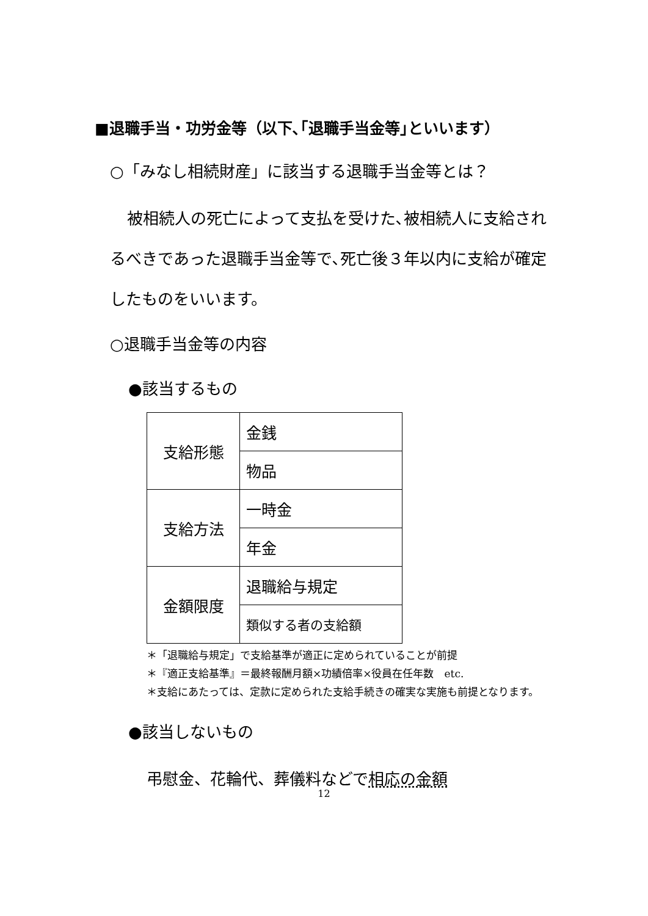■退職手当・功労金等（以下､｢退職手当金等｣といいます）
○「みなし相続財産」に該当する退職手当金等とは？
被相続人の死亡によって支払を受けた､被相続人に支給されるべきであった退職手当金等で､死亡後３年以内に支給が確定したものをいいます。
○退職手当金等の内容
●該当するもの
| 支給形態 | 金銭 |
| | 物品 |
| 支給方法 | 一時金 |
| | 年金 |
| 金額限度 | 退職給与規定 |
| | 類似する者の支給額 |
＊「退職給与規定」で支給基準が適正に定められていることが前提
＊『適正支給基準』＝最終報酬月額×功績倍率×役員在任年数　etc.
＊支給にあたっては、定款に定められた支給手続きの確実な実施も前提となります。
●該当しないもの
弔慰金、花輪代、葬儀料などで相応の金額
12